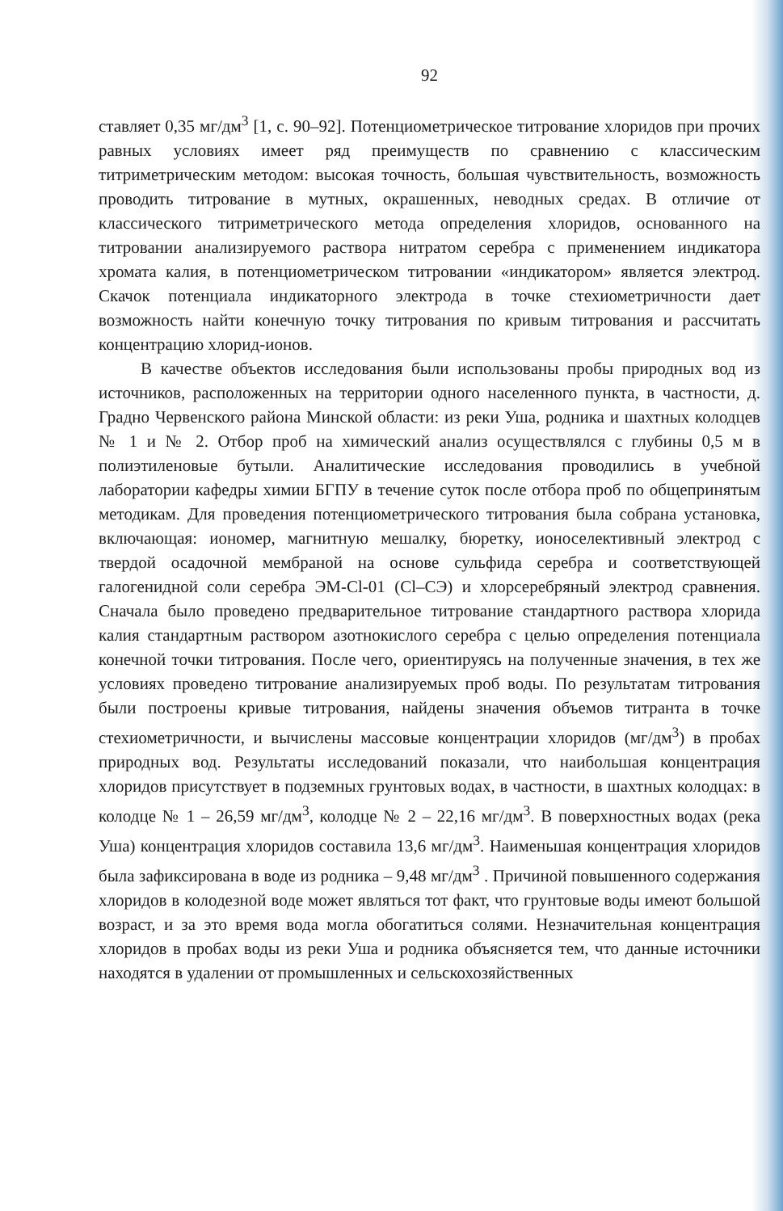92
ставляет 0,35 мг/дм<sup>3</sup> [1, с. 90–92]. Потенциометрическое титрование хлоридов при прочих равных условиях имеет ряд преимуществ по сравнению с классическим титриметрическим методом: высокая точность, большая чувствительность, возможность проводить титрование в мутных, окрашенных, неводных средах. В отличие от классического титриметрического метода определения хлоридов, основанного на титровании анализируемого раствора нитратом серебра с применением индикатора хромата калия, в потенциометрическом титровании «индикатором» является электрод. Скачок потенциала индикаторного электрода в точке стехиометричности дает возможность найти конечную точку титрования по кривым титрования и рассчитать концентрацию хлорид-ионов.
В качестве объектов исследования были использованы пробы природных вод из источников, расположенных на территории одного населенного пункта, в частности, д. Градно Червенского района Минской области: из реки Уша, родника и шахтных колодцев № 1 и № 2. Отбор проб на химический анализ осуществлялся с глубины 0,5 м в полиэтиленовые бутыли. Аналитические исследования проводились в учебной лаборатории кафедры химии БГПУ в течение суток после отбора проб по общепринятым методикам. Для проведения потенциометрического титрования была собрана установка, включающая: иономер, магнитную мешалку, бюретку, ионоселективный электрод с твердой осадочной мембраной на основе сульфида серебра и соответствующей галогенидной соли серебра ЭМ-Cl-01 (Cl–СЭ) и хлорсеребряный электрод сравнения. Сначала было проведено предварительное титрование стандартного раствора хлорида калия стандартным раствором азотнокислого серебра с целью определения потенциала конечной точки титрования. После чего, ориентируясь на полученные значения, в тех же условиях проведено титрование анализируемых проб воды. По результатам титрования были построены кривые титрования, найдены значения объемов титранта в точке стехиометричности, и вычислены массовые концентрации хлоридов (мг/дм<sup>3</sup>) в пробах природных вод. Результаты исследований показали, что наибольшая концентрация хлоридов присутствует в подземных грунтовых водах, в частности, в шахтных колодцах: в колодце № 1 – 26,59 мг/дм<sup>3</sup>, колодце № 2 – 22,16 мг/дм<sup>3</sup>. В поверхностных водах (река Уша) концентрация хлоридов составила 13,6 мг/дм<sup>3</sup>. Наименьшая концентрация хлоридов была зафиксирована в воде из родника – 9,48 мг/дм<sup>3</sup> . Причиной повышенного содержания хлоридов в колодезной воде может являться тот факт, что грунтовые воды имеют большой возраст, и за это время вода могла обогатиться солями. Незначительная концентрация хлоридов в пробах воды из реки Уша и родника объясняется тем, что данные источники находятся в удалении от промышленных и сельскохозяйственных